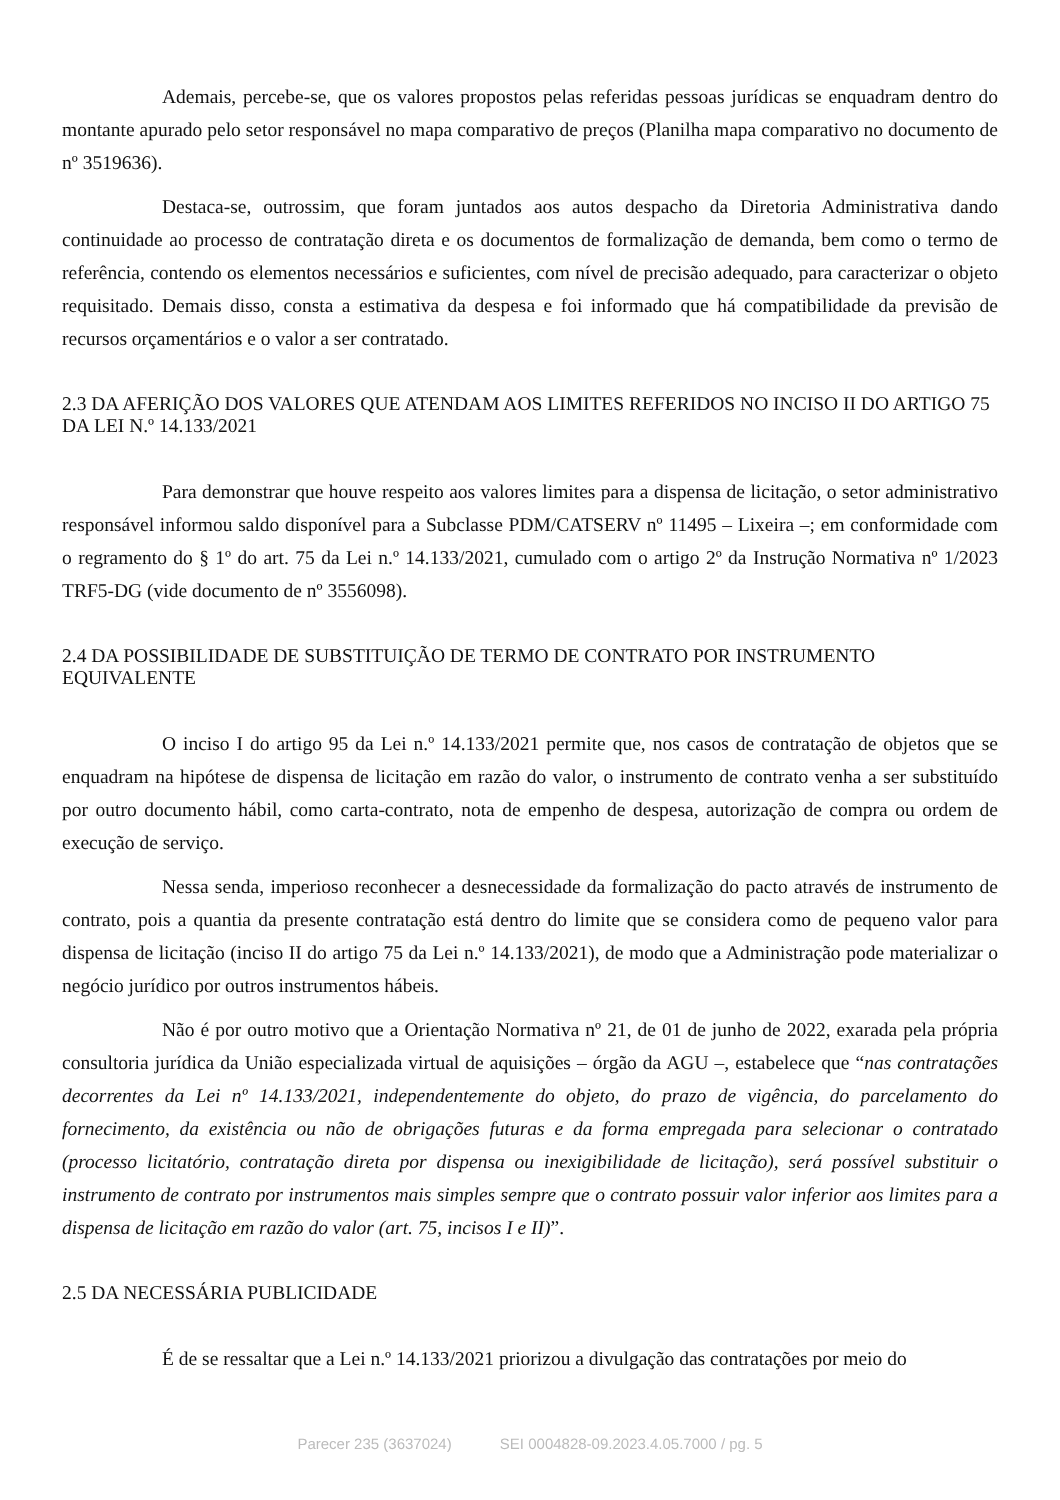Ademais, percebe-se, que os valores propostos pelas referidas pessoas jurídicas se enquadram dentro do montante apurado pelo setor responsável no mapa comparativo de preços (Planilha mapa comparativo no documento de nº 3519636).
Destaca-se, outrossim, que foram juntados aos autos despacho da Diretoria Administrativa dando continuidade ao processo de contratação direta e os documentos de formalização de demanda, bem como o termo de referência, contendo os elementos necessários e suficientes, com nível de precisão adequado, para caracterizar o objeto requisitado. Demais disso, consta a estimativa da despesa e foi informado que há compatibilidade da previsão de recursos orçamentários e o valor a ser contratado.
2.3 DA AFERIÇÃO DOS VALORES QUE ATENDAM AOS LIMITES REFERIDOS NO INCISO II DO ARTIGO 75 DA LEI N.º 14.133/2021
Para demonstrar que houve respeito aos valores limites para a dispensa de licitação, o setor administrativo responsável informou saldo disponível para a Subclasse PDM/CATSERV nº 11495 – Lixeira –; em conformidade com o regramento do § 1º do art. 75 da Lei n.º 14.133/2021, cumulado com o artigo 2º da Instrução Normativa nº 1/2023 TRF5-DG (vide documento de nº 3556098).
2.4 DA POSSIBILIDADE DE SUBSTITUIÇÃO DE TERMO DE CONTRATO POR INSTRUMENTO EQUIVALENTE
O inciso I do artigo 95 da Lei n.º 14.133/2021 permite que, nos casos de contratação de objetos que se enquadram na hipótese de dispensa de licitação em razão do valor, o instrumento de contrato venha a ser substituído por outro documento hábil, como carta-contrato, nota de empenho de despesa, autorização de compra ou ordem de execução de serviço.
Nessa senda, imperioso reconhecer a desnecessidade da formalização do pacto através de instrumento de contrato, pois a quantia da presente contratação está dentro do limite que se considera como de pequeno valor para dispensa de licitação (inciso II do artigo 75 da Lei n.º 14.133/2021), de modo que a Administração pode materializar o negócio jurídico por outros instrumentos hábeis.
Não é por outro motivo que a Orientação Normativa nº 21, de 01 de junho de 2022, exarada pela própria consultoria jurídica da União especializada virtual de aquisições – órgão da AGU –, estabelece que “nas contratações decorrentes da Lei nº 14.133/2021, independentemente do objeto, do prazo de vigência, do parcelamento do fornecimento, da existência ou não de obrigações futuras e da forma empregada para selecionar o contratado (processo licitatório, contratação direta por dispensa ou inexigibilidade de licitação), será possível substituir o instrumento de contrato por instrumentos mais simples sempre que o contrato possuir valor inferior aos limites para a dispensa de licitação em razão do valor (art. 75, incisos I e II)”.
2.5 DA NECESSÁRIA PUBLICIDADE
É de se ressaltar que a Lei n.º 14.133/2021 priorizou a divulgação das contratações por meio do
Parecer 235 (3637024) SEI 0004828-09.2023.4.05.7000 / pg. 5